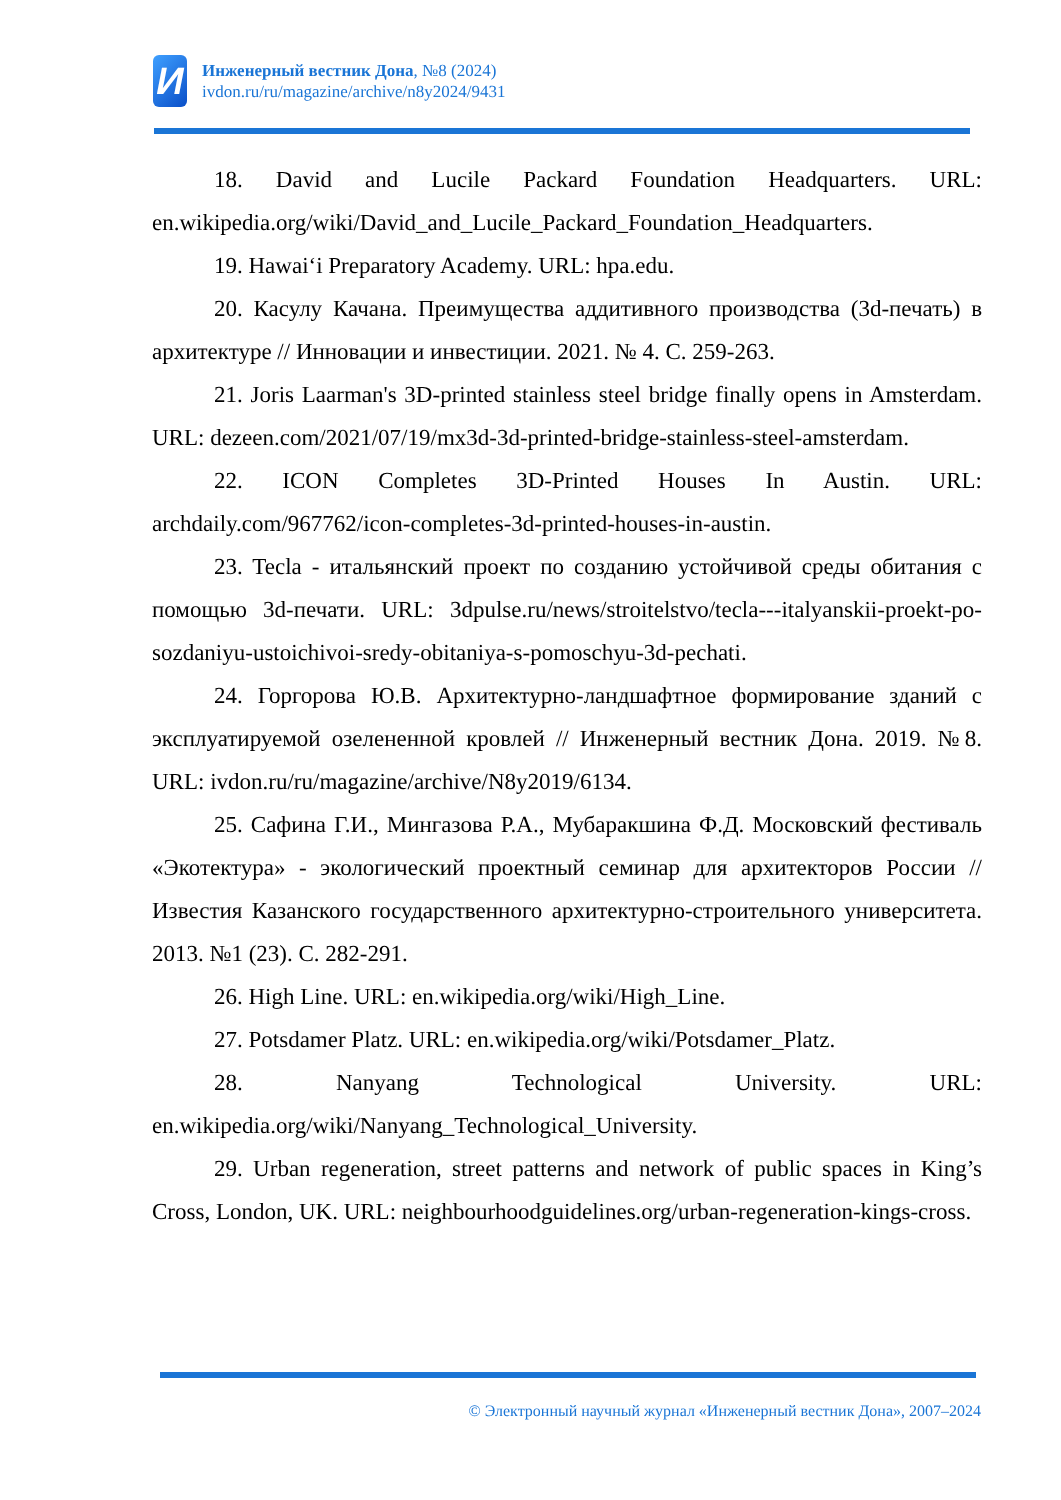И
Инженерный вестник Дона, №8 (2024)
ivdon.ru/ru/magazine/archive/n8y2024/9431
18. David and Lucile Packard Foundation Headquarters. URL: en.wikipedia.org/wiki/David_and_Lucile_Packard_Foundation_Headquarters.
19. Hawaiʻi Preparatory Academy. URL: hpa.edu.
20. Касулу Качана. Преимущества аддитивного производства (3d-печать) в архитектуре // Инновации и инвестиции. 2021. № 4. С. 259-263.
21. Joris Laarman's 3D-printed stainless steel bridge finally opens in Amsterdam. URL: dezeen.com/2021/07/19/mx3d-3d-printed-bridge-stainless-steel-amsterdam.
22. ICON Completes 3D-Printed Houses In Austin. URL: archdaily.com/967762/icon-completes-3d-printed-houses-in-austin.
23. Tecla - итальянский проект по созданию устойчивой среды обитания с помощью 3d-печати. URL: 3dpulse.ru/news/stroitelstvo/tecla---italyanskii-proekt-po-sozdaniyu-ustoichivoi-sredy-obitaniya-s-pomoschyu-3d-pechati.
24. Горгорова Ю.В. Архитектурно-ландшафтное формирование зданий с эксплуатируемой озелененной кровлей // Инженерный вестник Дона. 2019. №8. URL: ivdon.ru/ru/magazine/archive/N8y2019/6134.
25. Сафина Г.И., Мингазова Р.А., Мубаракшина Ф.Д. Московский фестиваль «Экотектура» - экологический проектный семинар для архитекторов России // Известия Казанского государственного архитектурно-строительного университета. 2013. №1 (23). С. 282-291.
26. High Line. URL: en.wikipedia.org/wiki/High_Line.
27. Potsdamer Platz. URL: en.wikipedia.org/wiki/Potsdamer_Platz.
28. Nanyang Technological University. URL: en.wikipedia.org/wiki/Nanyang_Technological_University.
29. Urban regeneration, street patterns and network of public spaces in King’s Cross, London, UK. URL: neighbourhoodguidelines.org/urban-regeneration-kings-cross.
© Электронный научный журнал «Инженерный вестник Дона», 2007–2024